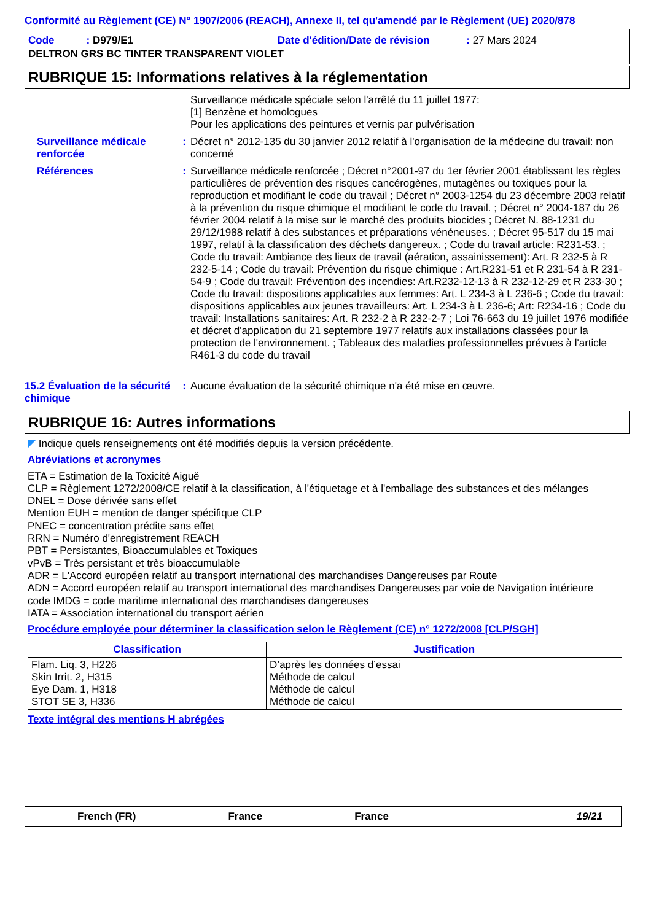Conformité au Règlement (CE) N° 1907/2006 (REACH), Annexe II, tel qu'amendé par le Règlement (UE) 2020/878
Code : D979/E1 Date d'édition/Date de révision : 27 Mars 2024
DELTRON GRS BC TINTER TRANSPARENT VIOLET
RUBRIQUE 15: Informations relatives à la réglementation
Surveillance médicale spéciale selon l'arrêté du 11 juillet 1977:
[1] Benzène et homologues
Pour les applications des peintures et vernis par pulvérisation
Surveillance médicale renforcée
: Décret n° 2012-135 du 30 janvier 2012 relatif à l'organisation de la médecine du travail: non concerné
Références : Surveillance médicale renforcée ; Décret n°2001-97 du 1er février 2001 établissant les règles particulières de prévention des risques cancérogènes, mutagènes ou toxiques pour la reproduction et modifiant le code du travail ; Décret n° 2003-1254 du 23 décembre 2003 relatif à la prévention du risque chimique et modifiant le code du travail. ; Décret n° 2004-187 du 26 février 2004 relatif à la mise sur le marché des produits biocides ; Décret N. 88-1231 du 29/12/1988 relatif à des substances et préparations vénéneuses. ; Décret 95-517 du 15 mai 1997, relatif à la classification des déchets dangereux. ; Code du travail article: R231-53. ; Code du travail: Ambiance des lieux de travail (aération, assainissement): Art. R 232-5 à R 232-5-14 ; Code du travail: Prévention du risque chimique : Art.R231-51 et R 231-54 à R 231-54-9 ; Code du travail: Prévention des incendies: Art.R232-12-13 à R 232-12-29 et R 233-30 ; Code du travail: dispositions applicables aux femmes: Art. L 234-3 à L 236-6 ; Code du travail: dispositions applicables aux jeunes travailleurs: Art. L 234-3 à L 236-6; Art: R234-16 ; Code du travail: Installations sanitaires: Art. R 232-2 à R 232-2-7 ; Loi 76-663 du 19 juillet 1976 modifiée et décret d'application du 21 septembre 1977 relatifs aux installations classées pour la protection de l'environnement. ; Tableaux des maladies professionnelles prévues à l'article R461-3 du code du travail
15.2 Évaluation de la sécurité chimique
: Aucune évaluation de la sécurité chimique n'a été mise en œuvre.
RUBRIQUE 16: Autres informations
◤ Indique quels renseignements ont été modifiés depuis la version précédente.
Abréviations et acronymes
ETA = Estimation de la Toxicité Aiguë
CLP = Règlement 1272/2008/CE relatif à la classification, à l'étiquetage et à l'emballage des substances et des mélanges
DNEL = Dose dérivée sans effet
Mention EUH = mention de danger spécifique CLP
PNEC = concentration prédite sans effet
RRN = Numéro d'enregistrement REACH
PBT = Persistantes, Bioaccumulables et Toxiques
vPvB = Très persistant et très bioaccumulable
ADR = L'Accord européen relatif au transport international des marchandises Dangereuses par Route
ADN = Accord européen relatif au transport international des marchandises Dangereuses par voie de Navigation intérieure
code IMDG = code maritime international des marchandises dangereuses
IATA = Association international du transport aérien
Procédure employée pour déterminer la classification selon le Règlement (CE) n° 1272/2008 [CLP/SGH]
| Classification | Justification |
| --- | --- |
| Flam. Liq. 3, H226 Skin Irrit. 2, H315 Eye Dam. 1, H318 STOT SE 3, H336 | D’après les données d’essai Méthode de calcul Méthode de calcul Méthode de calcul |
Texte intégral des mentions H abrégées
French (FR) France France 19/21